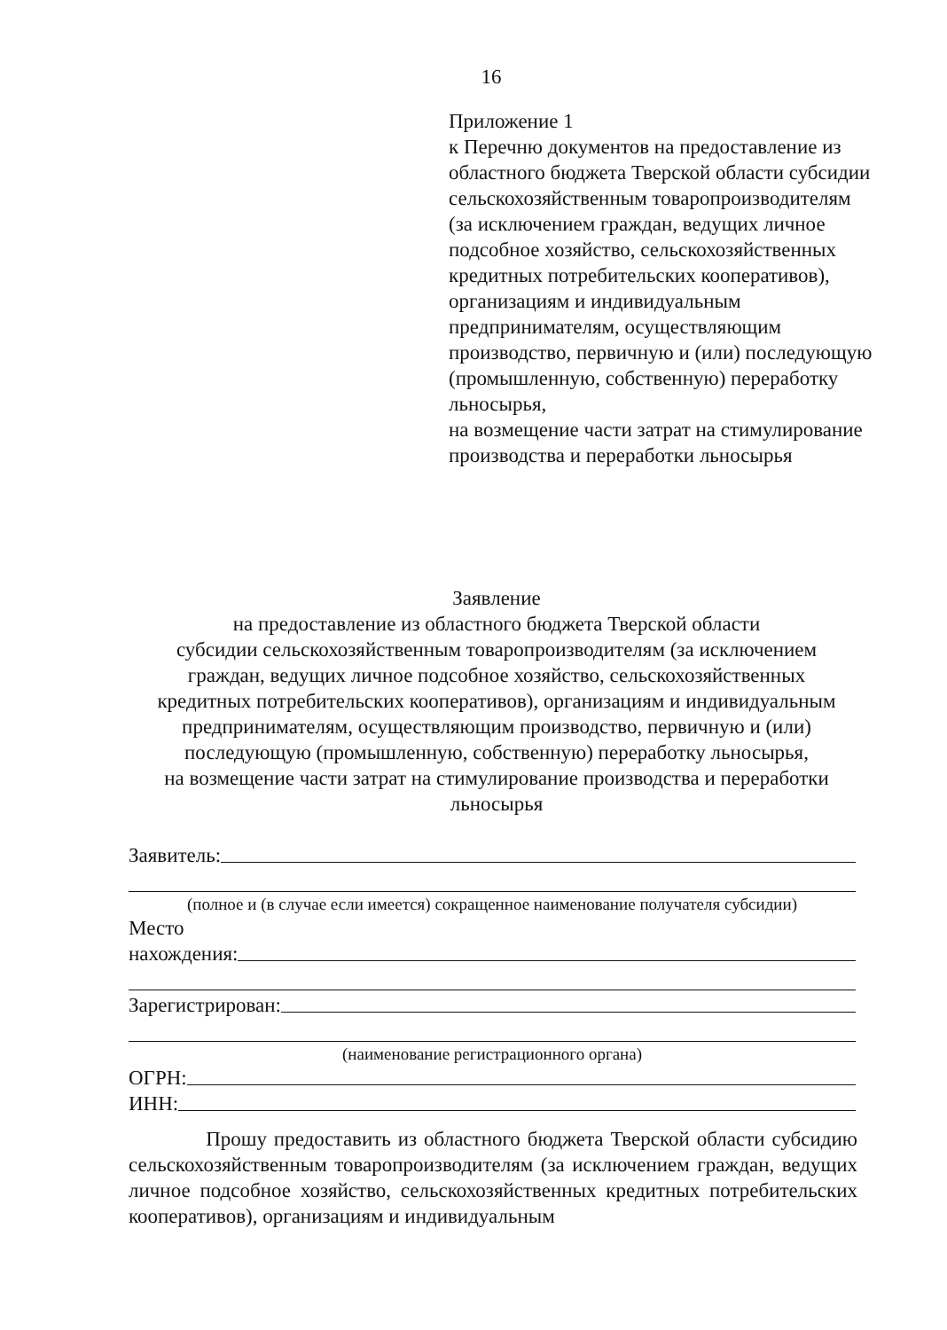16
Приложение 1
к Перечню документов на предоставление из областного бюджета Тверской области субсидии сельскохозяйственным товаропроизводителям (за исключением граждан, ведущих личное подсобное хозяйство, сельскохозяйственных кредитных потребительских кооперативов), организациям и индивидуальным предпринимателям, осуществляющим производство, первичную и (или) последующую (промышленную, собственную) переработку льносырья,
на возмещение части затрат на стимулирование производства и переработки льносырья
Заявление
на предоставление из областного бюджета Тверской области
субсидии сельскохозяйственным товаропроизводителям (за исключением
граждан, ведущих личное подсобное хозяйство, сельскохозяйственных
кредитных потребительских кооперативов), организациям и индивидуальным
предпринимателям, осуществляющим производство, первичную и (или)
последующую (промышленную, собственную) переработку льносырья,
на возмещение части затрат на стимулирование производства и переработки
льносырья
Заявитель:
(полное и (в случае если имеется) сокращенное наименование получателя субсидии)
Место
нахождения:
Зарегистрирован:
(наименование регистрационного органа)
ОГРН:
ИНН:
Прошу предоставить из областного бюджета Тверской области субсидию сельскохозяйственным товаропроизводителям (за исключением граждан, ведущих личное подсобное хозяйство, сельскохозяйственных кредитных потребительских кооперативов), организациям и индивидуальным